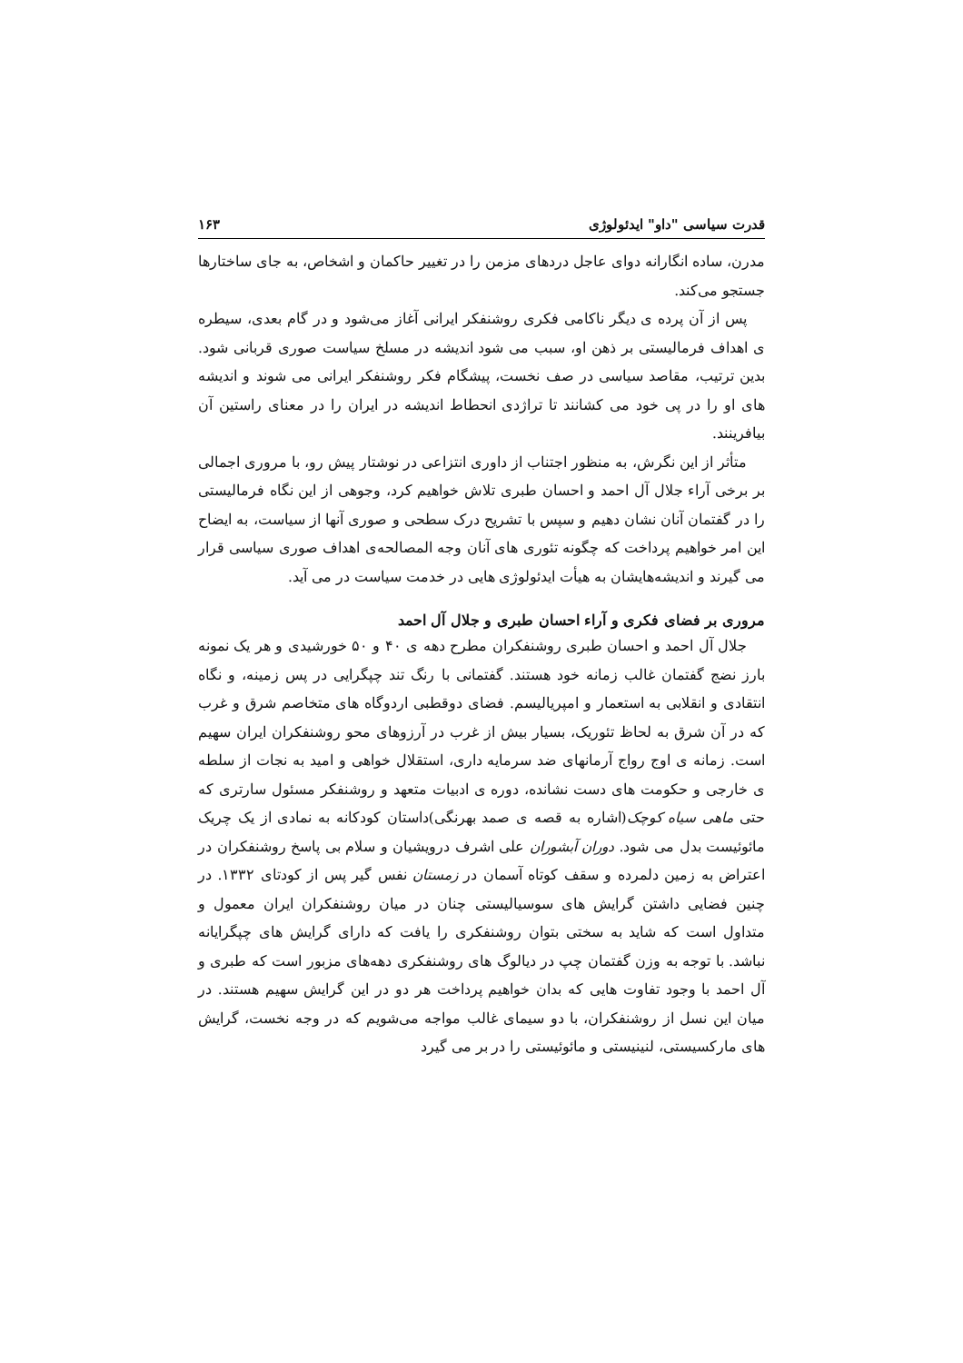قدرت سیاسی "داو" ایدئولوژی ۱۶۳
مدرن، ساده انگارانه دوای عاجل دردهای مزمن را در تغییر حاکمان و اشخاص، به جای ساختارها جستجو می‌کند.
پس از آن پرده ی دیگر ناکامی فکری روشنفکر ایرانی آغاز می‌شود و در گام بعدی، سیطره ی اهداف فرمالیستی بر ذهن او، سبب می شود اندیشه در مسلخ سیاست صوری قربانی شود. بدین ترتیب، مقاصد سیاسی در صف نخست، پیشگام فکر روشنفکر ایرانی می شوند و اندیشه های او را در پی خود می کشانند تا تراژدی انحطاط اندیشه در ایران را در معنای راستین آن بیافرینند.
متأثر از این نگرش، به منظور اجتناب از داوری انتزاعی در نوشتار پیش رو، با مروری اجمالی بر برخی آراء جلال آل احمد و احسان طبری تلاش خواهیم کرد، وجوهی از این نگاه فرمالیستی را در گفتمان آنان نشان دهیم و سپس با تشریح درک سطحی و صوری آنها از سیاست، به ایضاح این امر خواهیم پرداخت که چگونه تئوری های آنان وجه المصالحه‌ی اهداف صوری سیاسی قرار می گیرند و اندیشه‌هایشان به هیأت ایدئولوژی هایی در خدمت سیاست در می آید.
مروری بر فضای فکری و آراء احسان طبری و جلال آل احمد
جلال آل احمد و احسان طبری روشنفکران مطرح دهه ی ۴۰ و ۵۰ خورشیدی و هر یک نمونه بارز نضج گفتمان غالب زمانه خود هستند. گفتمانی با رنگ تند چپگرایی در پس زمینه، و نگاه انتقادی و انقلابی به استعمار و امپریالیسم. فضای دوقطبی اردوگاه های متخاصم شرق و غرب که در آن شرق به لحاظ تئوریک، بسیار بیش از غرب در آرزوهای محو روشنفکران ایران سهیم است. زمانه ی اوج رواج آرمانهای ضد سرمایه داری، استقلال خواهی و امید به نجات از سلطه ی خارجی و حکومت های دست نشانده، دوره ی ادبیات متعهد و روشنفکر مسئول سارتری که حتی ماهی سیاه کوچک(اشاره به قصه ی صمد بهرنگی)داستان کودکانه به نمادی از یک چریک مائوئیست بدل می شود. دوران آبشوران علی اشرف درویشیان و سلام بی پاسخ روشنفکران در اعتراض به زمین دلمرده و سقف کوتاه آسمان در زمستان نفس گیر پس از کودتای ۱۳۳۲. در چنین فضایی داشتن گرایش های سوسیالیستی چنان در میان روشنفکران ایران معمول و متداول است که شاید به سختی بتوان روشنفکری را یافت که دارای گرایش های چپگرایانه نباشد. با توجه به وزن گفتمان چپ در دیالوگ های روشنفکری دهه‌های مزبور است که طبری و آل احمد با وجود تفاوت هایی که بدان خواهیم پرداخت هر دو در این گرایش سهیم هستند. در میان این نسل از روشنفکران، با دو سیمای غالب مواجه می‌شویم که در وجه نخست، گرایش های مارکسیستی، لنینیستی و مائوئیستی را در بر می گیرد